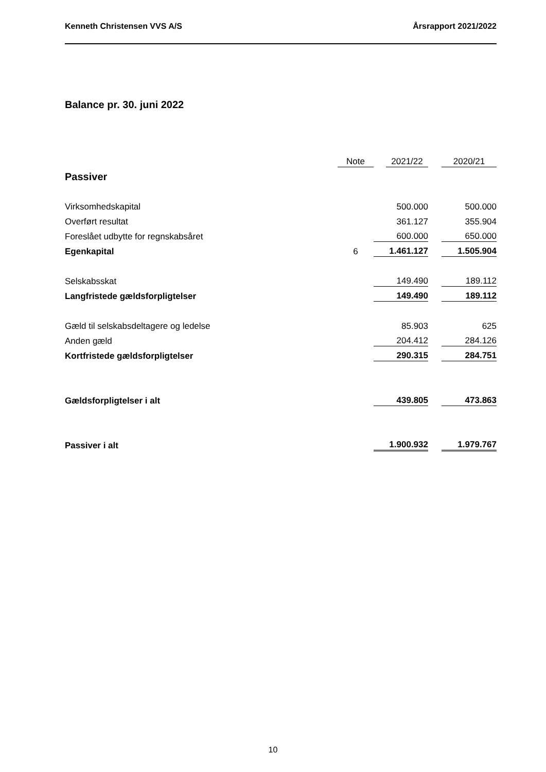Kenneth Christensen VVS A/S Årsrapport 2021/2022
Balance pr. 30. juni 2022
| | Note | 2021/22 | | 2020/21 |
| --- | --- | --- | --- | --- |
| Passiver | | | | |
| Virksomhedskapital | | 500.000 | | 500.000 |
| Overført resultat | | 361.127 | | 355.904 |
| Foreslået udbytte for regnskabsåret | | 600.000 | | 650.000 |
| Egenkapital | 6 | 1.461.127 | | 1.505.904 |
| Selskabsskat | | 149.490 | | 189.112 |
| Langfristede gældsforpligtelser | | 149.490 | | 189.112 |
| Gæld til selskabsdeltagere og ledelse | | 85.903 | | 625 |
| Anden gæld | | 204.412 | | 284.126 |
| Kortfristede gældsforpligtelser | | 290.315 | | 284.751 |
| Gældsforpligtelser i alt | | 439.805 | | 473.863 |
| Passiver i alt | | 1.900.932 | | 1.979.767 |
10